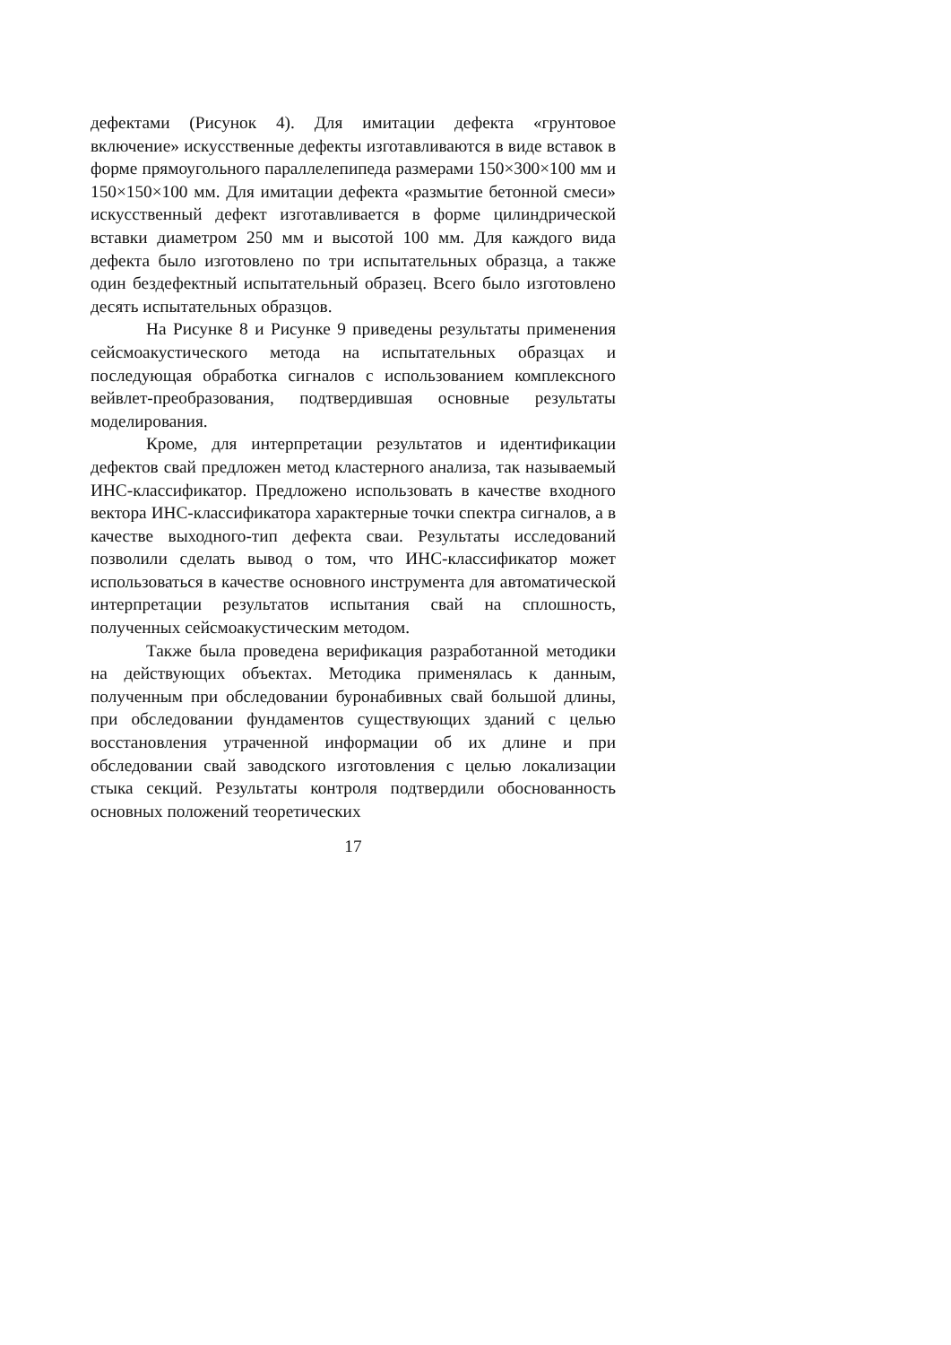дефектами (Рисунок 4). Для имитации дефекта «грунтовое включение» искусственные дефекты изготавливаются в виде вставок в форме прямоугольного параллелепипеда размерами 150×300×100 мм и 150×150×100 мм. Для имитации дефекта «размытие бетонной смеси» искусственный дефект изготавливается в форме цилиндрической вставки диаметром 250 мм и высотой 100 мм. Для каждого вида дефекта было изготовлено по три испытательных образца, а также один бездефектный испытательный образец. Всего было изготовлено десять испытательных образцов.
На Рисунке 8 и Рисунке 9 приведены результаты применения сейсмоакустического метода на испытательных образцах и последующая обработка сигналов с использованием комплексного вейвлет-преобразования, подтвердившая основные результаты моделирования.
Кроме, для интерпретации результатов и идентификации дефектов свай предложен метод кластерного анализа, так называемый ИНС-классификатор. Предложено использовать в качестве входного вектора ИНС-классификатора характерные точки спектра сигналов, а в качестве выходного-тип дефекта сваи. Результаты исследований позволили сделать вывод о том, что ИНС-классификатор может использоваться в качестве основного инструмента для автоматической интерпретации результатов испытания свай на сплошность, полученных сейсмоакустическим методом.
Также была проведена верификация разработанной методики на действующих объектах. Методика применялась к данным, полученным при обследовании буронабивных свай большой длины, при обследовании фундаментов существующих зданий с целью восстановления утраченной информации об их длине и при обследовании свай заводского изготовления с целью локализации стыка секций. Результаты контроля подтвердили обоснованность основных положений теоретических
17